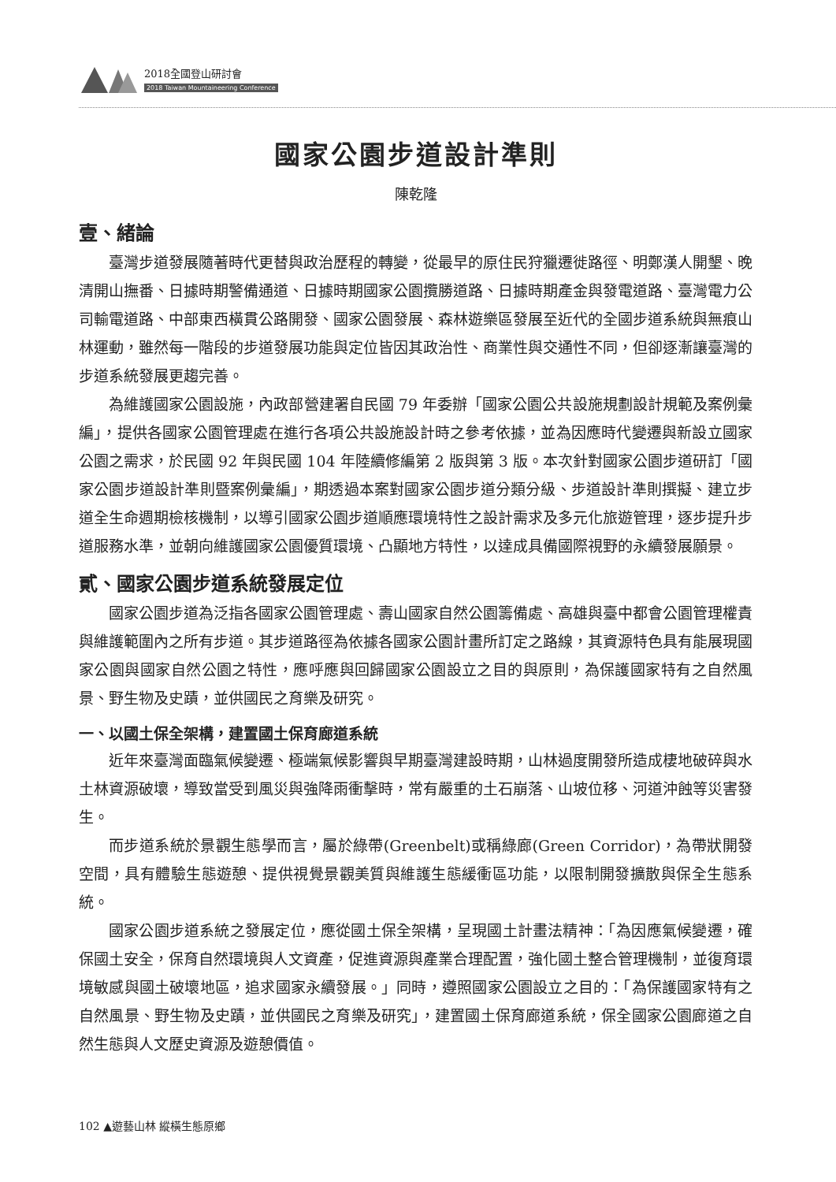2018全國登山研討會
2018 Taiwan Mountaineering Conference
國家公園步道設計準則
陳乾隆
壹、緒論
臺灣步道發展隨著時代更替與政治歷程的轉變，從最早的原住民狩獵遷徙路徑、明鄭漢人開墾、晚清開山撫番、日據時期警備通道、日據時期國家公園攬勝道路、日據時期產金與發電道路、臺灣電力公司輸電道路、中部東西橫貫公路開發、國家公園發展、森林遊樂區發展至近代的全國步道系統與無痕山林運動，雖然每一階段的步道發展功能與定位皆因其政治性、商業性與交通性不同，但卻逐漸讓臺灣的步道系統發展更趨完善。
為維護國家公園設施，內政部營建署自民國 79 年委辦「國家公園公共設施規劃設計規範及案例彙編」，提供各國家公園管理處在進行各項公共設施設計時之參考依據，並為因應時代變遷與新設立國家公園之需求，於民國 92 年與民國 104 年陸續修編第 2 版與第 3 版。本次針對國家公園步道研訂「國家公園步道設計準則暨案例彙編」，期透過本案對國家公園步道分類分級、步道設計準則撰擬、建立步道全生命週期檢核機制，以導引國家公園步道順應環境特性之設計需求及多元化旅遊管理，逐步提升步道服務水準，並朝向維護國家公園優質環境、凸顯地方特性，以達成具備國際視野的永續發展願景。
貳、國家公園步道系統發展定位
國家公園步道為泛指各國家公園管理處、壽山國家自然公園籌備處、高雄與臺中都會公園管理權責與維護範圍內之所有步道。其步道路徑為依據各國家公園計畫所訂定之路線，其資源特色具有能展現國家公園與國家自然公園之特性，應呼應與回歸國家公園設立之目的與原則，為保護國家特有之自然風景、野生物及史蹟，並供國民之育樂及研究。
一、以國土保全架構，建置國土保育廊道系統
近年來臺灣面臨氣候變遷、極端氣候影響與早期臺灣建設時期，山林過度開發所造成棲地破碎與水土林資源破壞，導致當受到風災與強降雨衝擊時，常有嚴重的土石崩落、山坡位移、河道沖蝕等災害發生。
而步道系統於景觀生態學而言，屬於綠帶(Greenbelt)或稱綠廊(Green Corridor)，為帶狀開發空間，具有體驗生態遊憩、提供視覺景觀美質與維護生態緩衝區功能，以限制開發擴散與保全生態系統。
國家公園步道系統之發展定位，應從國土保全架構，呈現國土計畫法精神：「為因應氣候變遷，確保國土安全，保育自然環境與人文資產，促進資源與產業合理配置，強化國土整合管理機制，並復育環境敏感與國土破壞地區，追求國家永續發展。」同時，遵照國家公園設立之目的：「為保護國家特有之自然風景、野生物及史蹟，並供國民之育樂及研究」，建置國土保育廊道系統，保全國家公園廊道之自然生態與人文歷史資源及遊憩價值。
102 ▲遊藝山林 縱橫生態原鄉